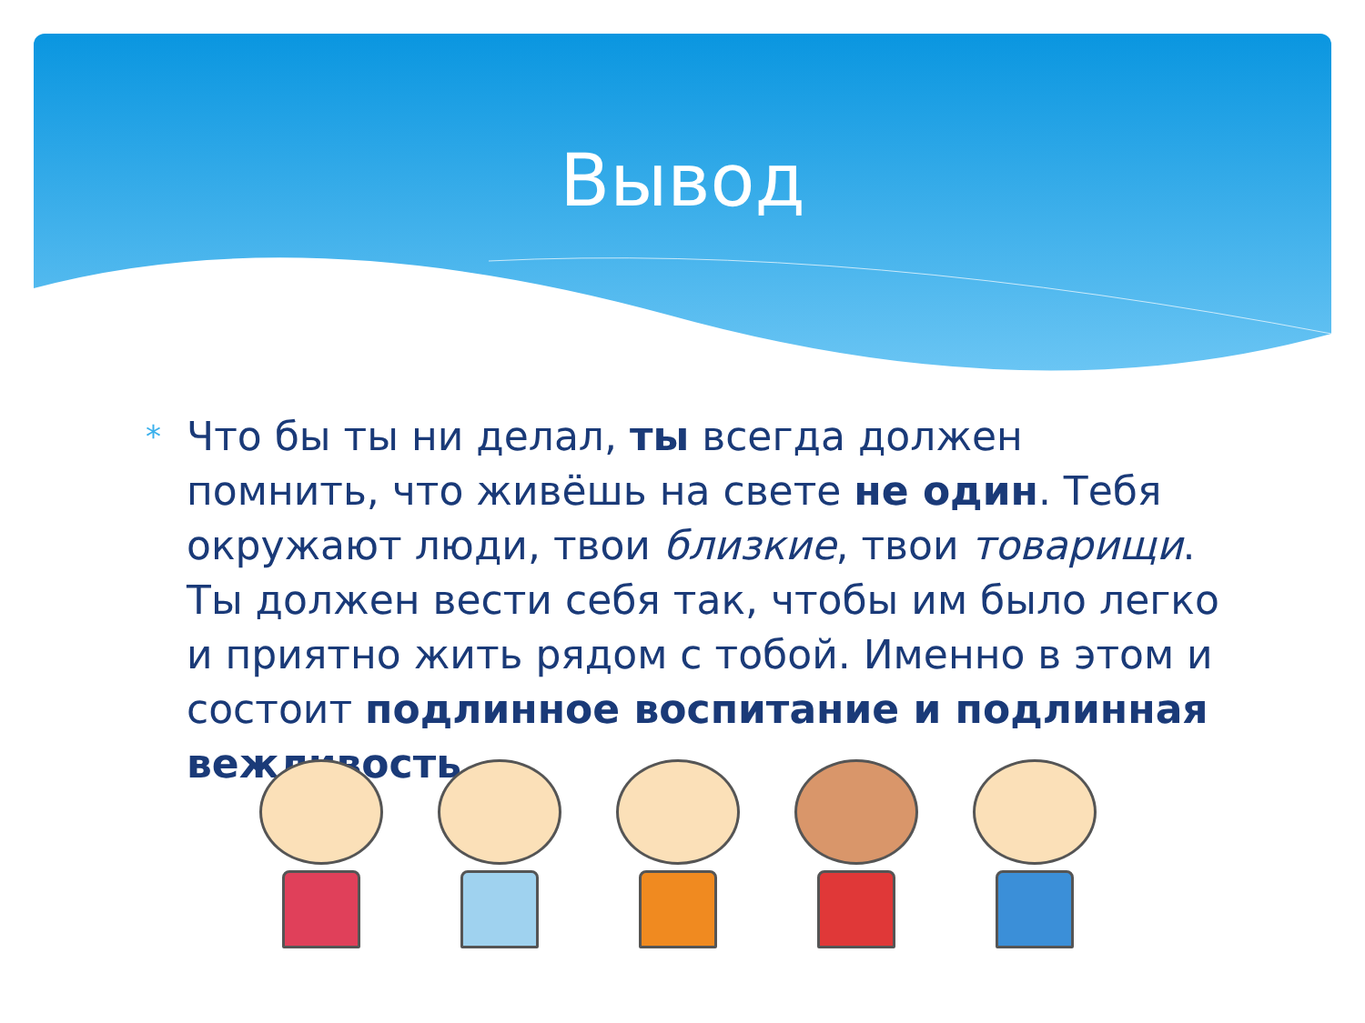Вывод
*
Что бы ты ни делал, ты всегда должен помнить, что живёшь на свете не один. Тебя окружают люди, твои близкие, твои товарищи. Ты должен вести себя так, чтобы им было легко и приятно жить рядом с тобой. Именно в этом и состоит подлинное воспитание и подлинная вежливость.